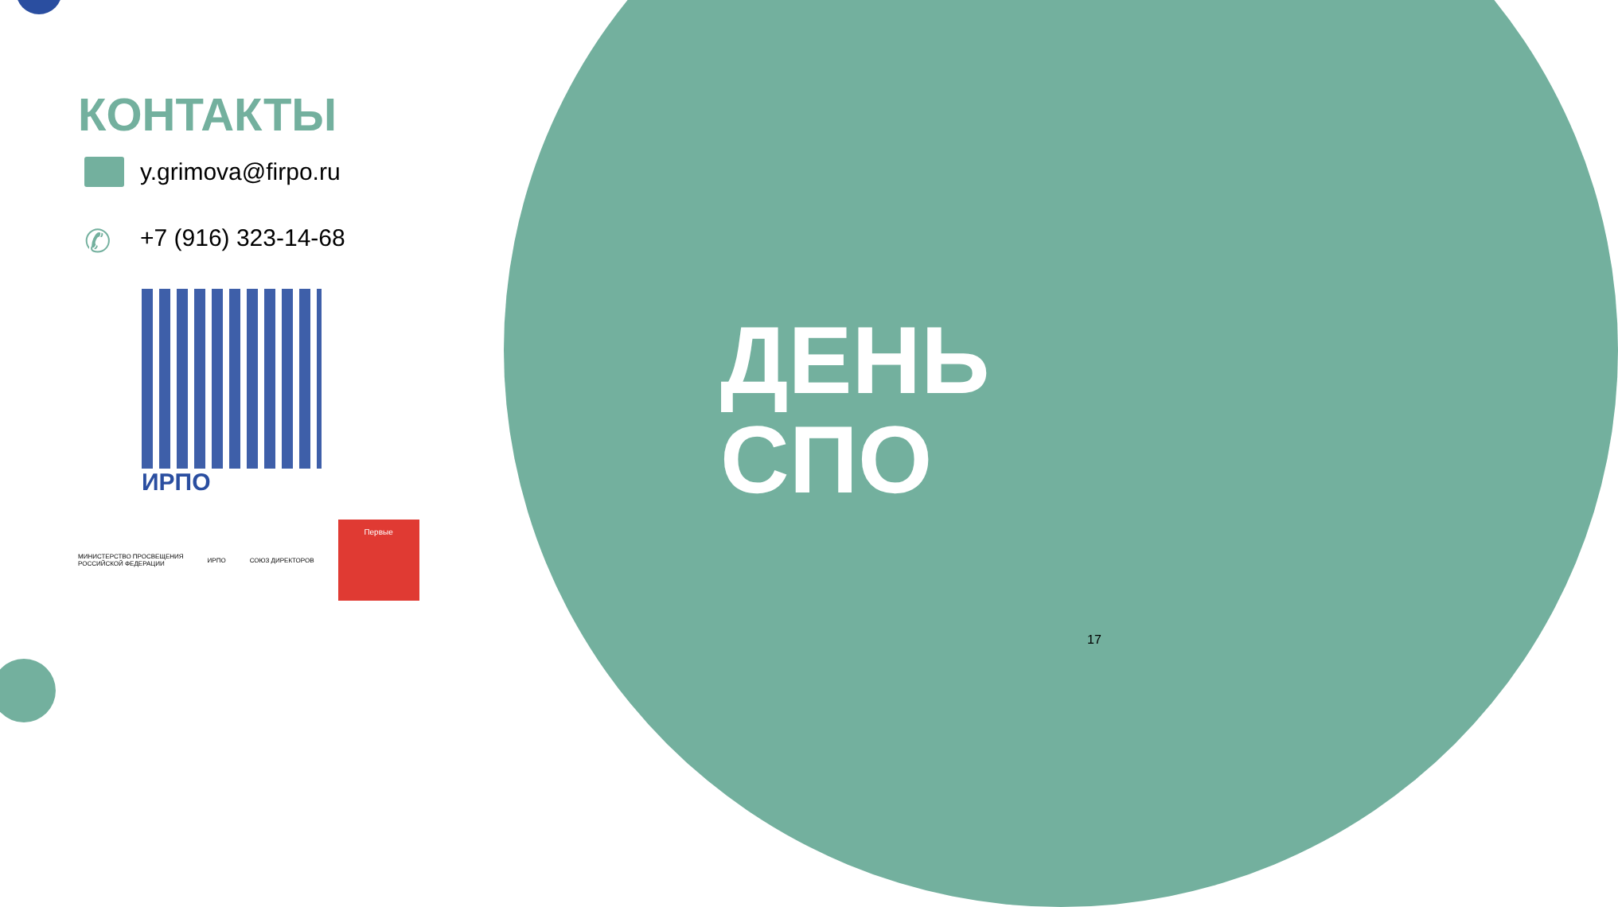КОНТАКТЫ
y.grimova@firpo.ru
✆
+7 (916) 323-14-68
ИРПО
МИНИСТЕРСТВО ПРОСВЕЩЕНИЯ
РОССИЙСКОЙ ФЕДЕРАЦИИ
ИРПО СОЮЗ ДИРЕКТОРОВ
Первые
ДЕНЬ
СПО
17